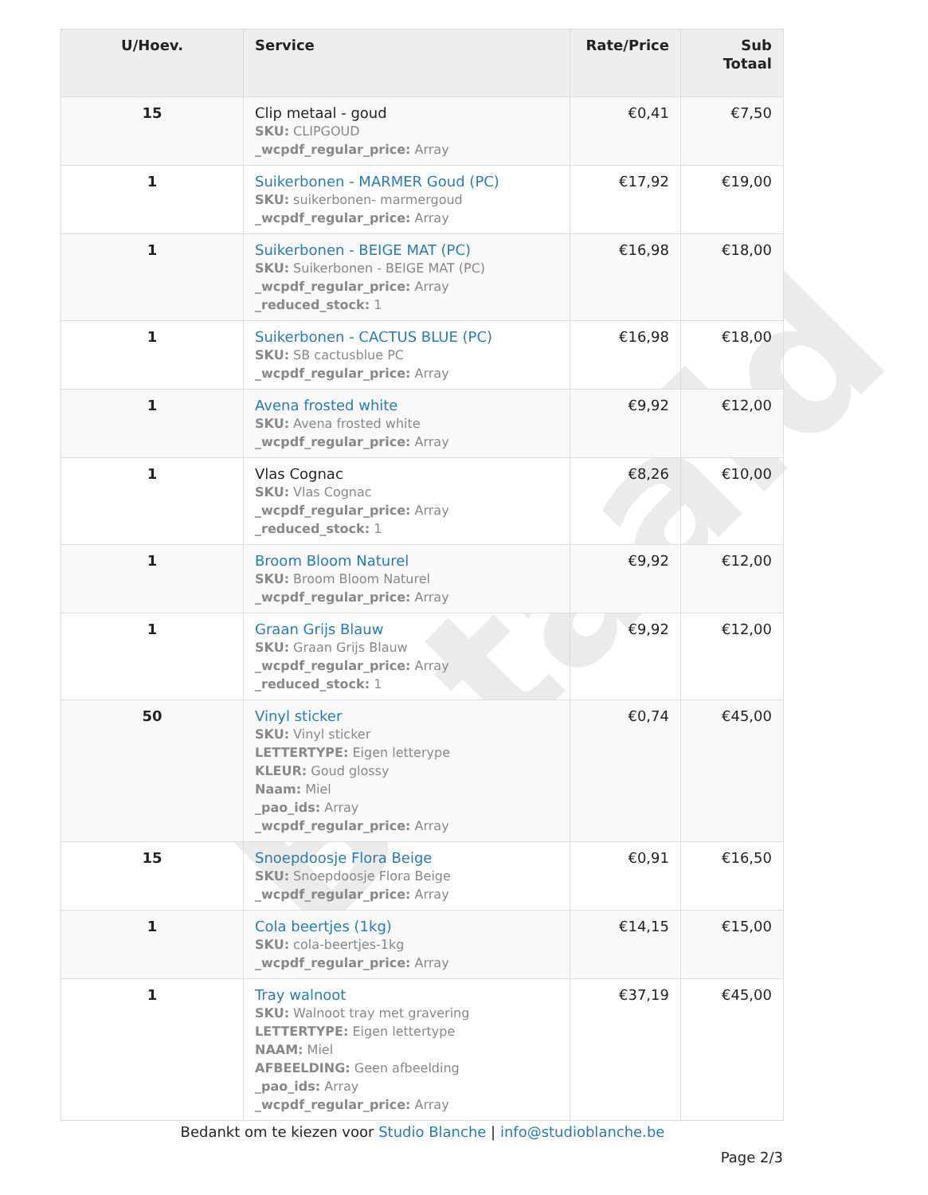Betaald
| U/Hoev. | Service | Rate/Price | Sub Totaal |
| --- | --- | --- | --- |
| 15 | Clip metaal - goud SKU: CLIPGOUD _wcpdf_regular_price: Array | €0,41 | €7,50 |
| 1 | Suikerbonen - MARMER Goud (PC) SKU: suikerbonen- marmergoud _wcpdf_regular_price: Array | €17,92 | €19,00 |
| 1 | Suikerbonen - BEIGE MAT (PC) SKU: Suikerbonen - BEIGE MAT (PC) _wcpdf_regular_price: Array _reduced_stock: 1 | €16,98 | €18,00 |
| 1 | Suikerbonen - CACTUS BLUE (PC) SKU: SB cactusblue PC _wcpdf_regular_price: Array | €16,98 | €18,00 |
| 1 | Avena frosted white SKU: Avena frosted white _wcpdf_regular_price: Array | €9,92 | €12,00 |
| 1 | Vlas Cognac SKU: Vlas Cognac _wcpdf_regular_price: Array _reduced_stock: 1 | €8,26 | €10,00 |
| 1 | Broom Bloom Naturel SKU: Broom Bloom Naturel _wcpdf_regular_price: Array | €9,92 | €12,00 |
| 1 | Graan Grijs Blauw SKU: Graan Grijs Blauw _wcpdf_regular_price: Array _reduced_stock: 1 | €9,92 | €12,00 |
| 50 | Vinyl sticker SKU: Vinyl sticker LETTERTYPE: Eigen letterype KLEUR: Goud glossy Naam: Miel _pao_ids: Array _wcpdf_regular_price: Array | €0,74 | €45,00 |
| 15 | Snoepdoosje Flora Beige SKU: Snoepdoosje Flora Beige _wcpdf_regular_price: Array | €0,91 | €16,50 |
| 1 | Cola beertjes (1kg) SKU: cola-beertjes-1kg _wcpdf_regular_price: Array | €14,15 | €15,00 |
| 1 | Tray walnoot SKU: Walnoot tray met gravering LETTERTYPE: Eigen lettertype NAAM: Miel AFBEELDING: Geen afbeelding _pao_ids: Array _wcpdf_regular_price: Array | €37,19 | €45,00 |
Bedankt om te kiezen voor Studio Blanche | info@studioblanche.be
Page 2/3